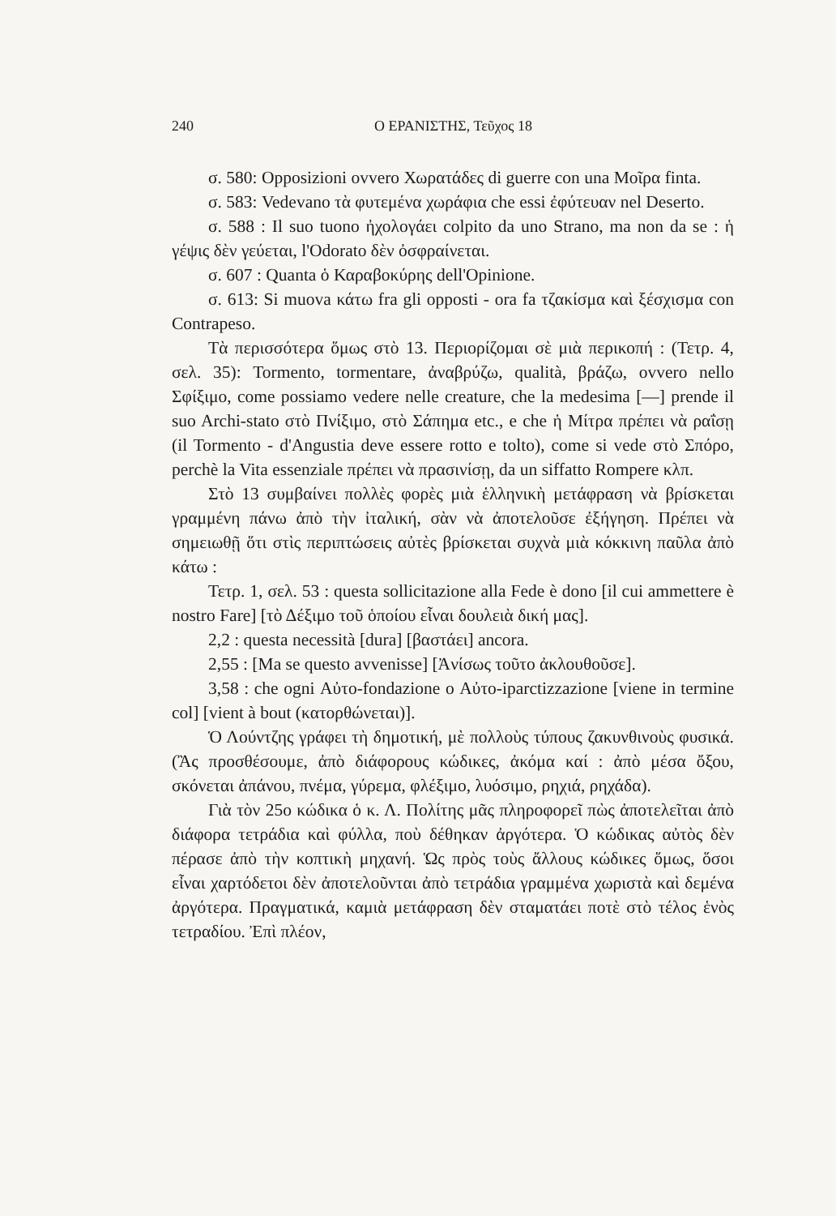240 Ο ΕΡΑΝΙΣΤΗΣ, Τεῦχος 18
σ. 580: Opposizioni ovvero Χωρατάδες di guerre con una Μοῖρα finta.
σ. 583: Vedevano τὰ φυτεμένα χωράφια che essi ἐφύτευαν nel Deserto.
σ. 588 : Il suo tuono ἠχολογάει colpito da uno Strano, ma non da se : ἡ γέψις δὲν γεύεται, l'Odorato δὲν ὀσφραίνεται.
σ. 607 : Quanta ὁ Καραβοκύρης dell'Opinione.
σ. 613: Si muova κάτω fra gli opposti - ora fa τζακίσμα καὶ ξέσχισμα con Contrapeso.
Τὰ περισσότερα ὅμως στὸ 13. Περιορίζομαι σὲ μιὰ περικοπή : (Τετρ. 4, σελ. 35): Tormento, tormentare, ἀναβρύζω, qualità, βράζω, ovvero nello Σφίξιμο, come possiamo vedere nelle creature, che la medesima [—] prende il suo Archi-stato στὸ Πνίξιμο, στὸ Σάπημα etc., e che ἡ Μίτρα πρέπει νὰ ραΐσῃ (il Tormento - d'Angustia deve essere rotto e tolto), come si vede στὸ Σπόρο, perchè la Vita essenziale πρέπει νὰ πρασινίσῃ, da un siffatto Rompere κλπ.
Στὸ 13 συμβαίνει πολλὲς φορὲς μιὰ ἑλληνικὴ μετάφραση νὰ βρίσκεται γραμμένη πάνω ἀπὸ τὴν ἰταλική, σὰν νὰ ἀποτελοῦσε ἐξήγηση. Πρέπει νὰ σημειωθῇ ὅτι στὶς περιπτώσεις αὐτὲς βρίσκεται συχνὰ μιὰ κόκκινη παῦλα ἀπὸ κάτω :
Τετρ. 1, σελ. 53 : questa sollicitazione alla Fede è dono [il cui ammettere è nostro Fare] [τὸ Δέξιμο τοῦ ὁποίου εἶναι δουλειὰ δική μας].
2,2 : questa necessità [dura] [βαστάει] ancora.
2,55 : [Ma se questo avvenisse] [Ἀνίσως τοῦτο ἀκλουθοῦσε].
3,58 : che ogni Αὐτο-fondazione o Αὐτο-iparctizzazione [viene in termine col] [vient à bout (κατορθώνεται)].
Ὁ Λούντζης γράφει τὴ δημοτική, μὲ πολλοὺς τύπους ζακυνθινοὺς φυσικά. (Ἂς προσθέσουμε, ἀπὸ διάφορους κώδικες, ἀκόμα καί : ἀπὸ μέσα ὄξου, σκόνεται ἀπάνου, πνέμα, γύρεμα, φλέξιμο, λυόσιμο, ρηχιά, ρηχάδα).
Γιὰ τὸν 25ο κώδικα ὁ κ. Λ. Πολίτης μᾶς πληροφορεῖ πὼς ἀποτελεῖται ἀπὸ διάφορα τετράδια καὶ φύλλα, ποὺ δέθηκαν ἀργότερα. Ὁ κώδικας αὐτὸς δὲν πέρασε ἀπὸ τὴν κοπτικὴ μηχανή. Ὡς πρὸς τοὺς ἄλλους κώδικες ὅμως, ὅσοι εἶναι χαρτόδετοι δὲν ἀποτελοῦνται ἀπὸ τετράδια γραμμένα χωριστὰ καὶ δεμένα ἀργότερα. Πραγματικά, καμιὰ μετάφραση δὲν σταματάει ποτὲ στὸ τέλος ἑνὸς τετραδίου. Ἐπὶ πλέον,